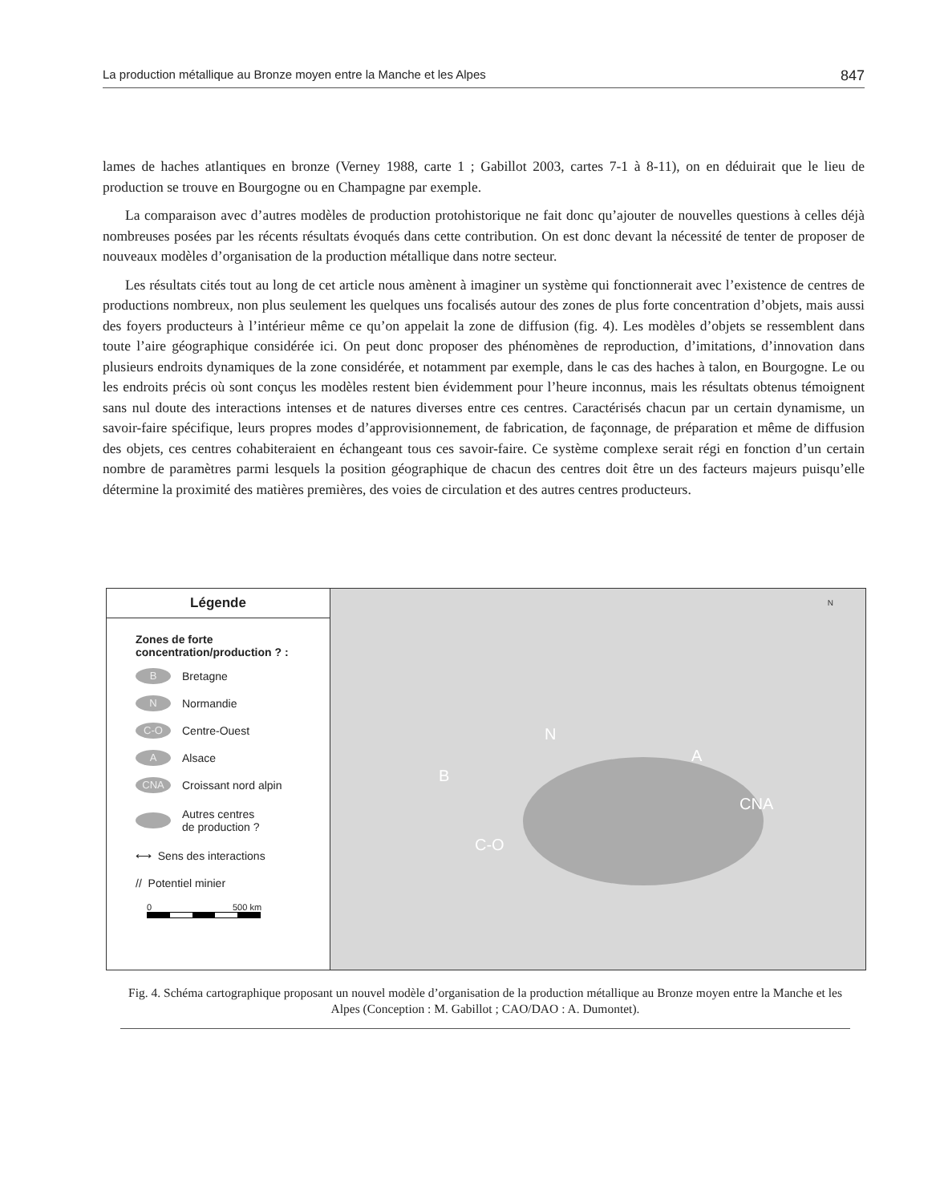La production métallique au Bronze moyen entre la Manche et les Alpes 847
lames de haches atlantiques en bronze (Verney 1988, carte 1 ; Gabillot 2003, cartes 7-1 à 8-11), on en déduirait que le lieu de production se trouve en Bourgogne ou en Champagne par exemple.
La comparaison avec d’autres modèles de production protohistorique ne fait donc qu’ajouter de nouvelles questions à celles déjà nombreuses posées par les récents résultats évoqués dans cette contribution. On est donc devant la nécessité de tenter de proposer de nouveaux modèles d’organisation de la production métallique dans notre secteur.
Les résultats cités tout au long de cet article nous amènent à imaginer un système qui fonctionnerait avec l’existence de centres de productions nombreux, non plus seulement les quelques uns focalisés autour des zones de plus forte concentration d’objets, mais aussi des foyers producteurs à l’intérieur même ce qu’on appelait la zone de diffusion (fig. 4). Les modèles d’objets se ressemblent dans toute l’aire géographique considérée ici. On peut donc proposer des phénomènes de reproduction, d’imitations, d’innovation dans plusieurs endroits dynamiques de la zone considérée, et notamment par exemple, dans le cas des haches à talon, en Bourgogne. Le ou les endroits précis où sont conçus les modèles restent bien évidemment pour l’heure inconnus, mais les résultats obtenus témoignent sans nul doute des interactions intenses et de natures diverses entre ces centres. Caractérisés chacun par un certain dynamisme, un savoir-faire spécifique, leurs propres modes d’approvisionnement, de fabrication, de façonnage, de préparation et même de diffusion des objets, ces centres cohabiteraient en échangeant tous ces savoir-faire. Ce système complexe serait régi en fonction d’un certain nombre de paramètres parmi lesquels la position géographique de chacun des centres doit être un des facteurs majeurs puisqu’elle détermine la proximité des matières premières, des voies de circulation et des autres centres producteurs.
Légende
Zones de forte
concentration/production ? :
B
Bretagne
N
Normandie
C-O
Centre-Ouest
A
Alsace
CNA
Croissant nord alpin
Autres centres
de production ?
⟷ Sens des interactions
// Potentiel minier
0 500 km
N
B
A
CNA
C-O
N
Fig. 4. Schéma cartographique proposant un nouvel modèle d’organisation de la production métallique au Bronze moyen entre la Manche et les Alpes (Conception : M. Gabillot ; CAO/DAO : A. Dumontet).